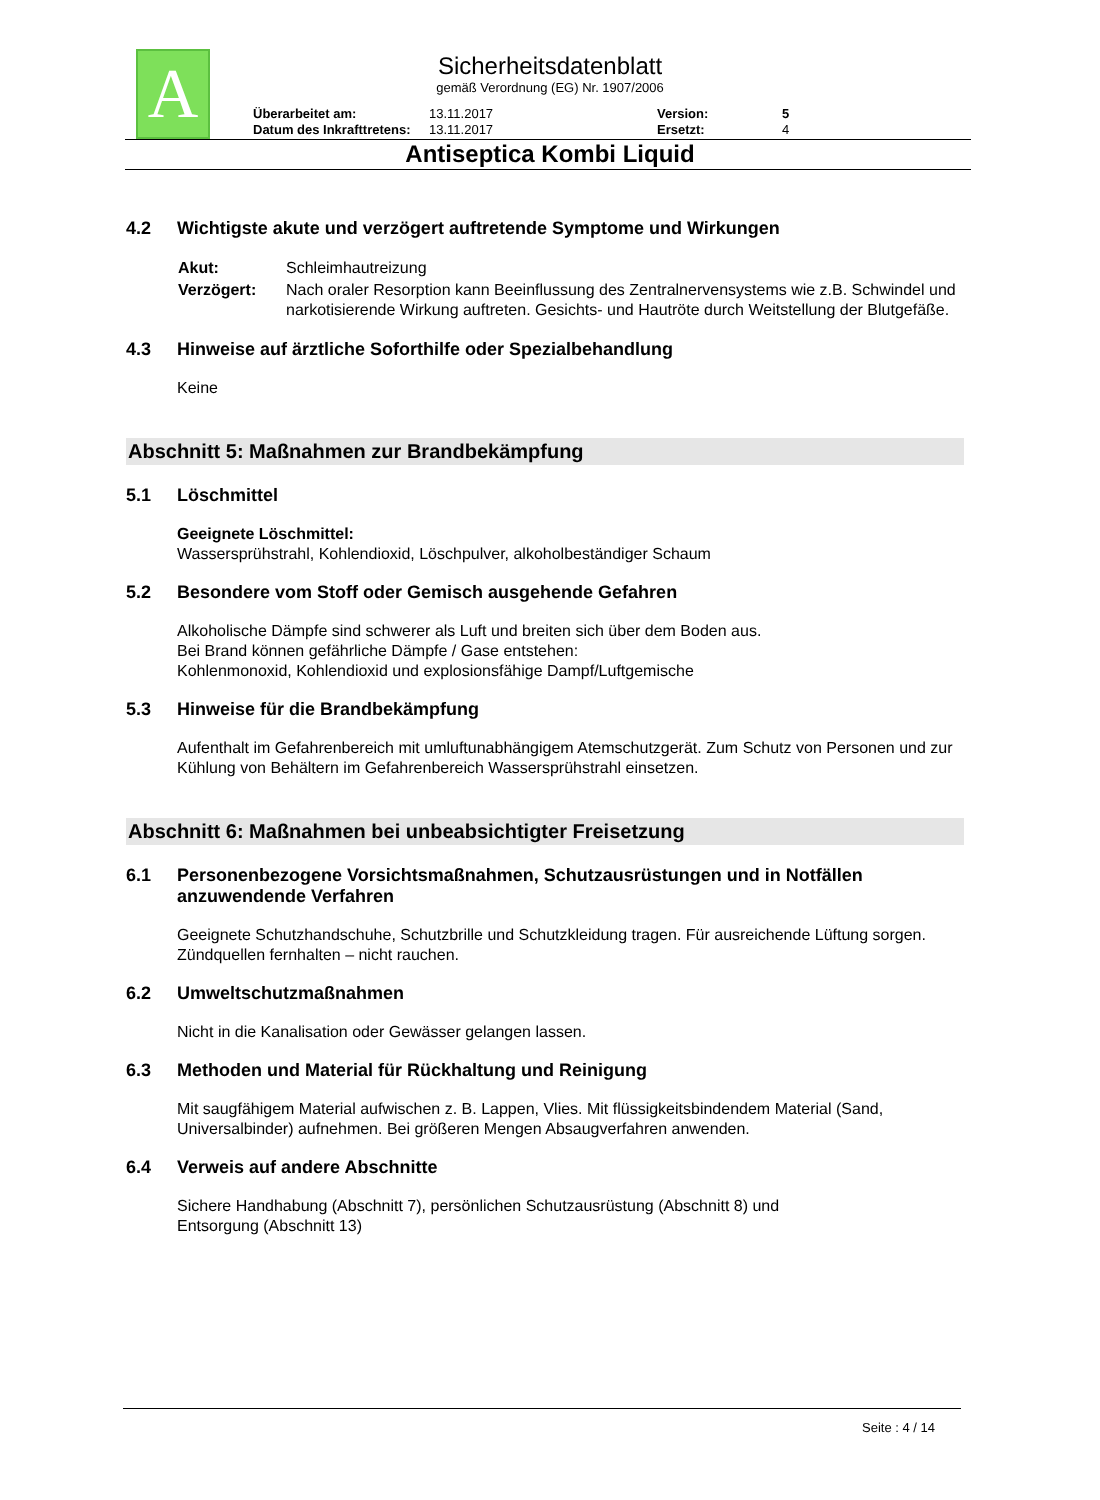A
Sicherheitsdatenblatt
gemäß Verordnung (EG) Nr. 1907/2006
| Überarbeitet am: | 13.11.2017 | Version: | 5 |
| Datum des Inkrafttretens: | 13.11.2017 | Ersetzt: | 4 |
Antiseptica Kombi Liquid
4.2 Wichtigste akute und verzögert auftretende Symptome und Wirkungen
| Akut: | Schleimhautreizung |
| Verzögert: | Nach oraler Resorption kann Beeinflussung des Zentralnervensystems wie z.B. Schwindel und narkotisierende Wirkung auftreten. Gesichts- und Hautröte durch Weitstellung der Blutgefäße. |
4.3 Hinweise auf ärztliche Soforthilfe oder Spezialbehandlung
Keine
Abschnitt 5: Maßnahmen zur Brandbekämpfung
5.1 Löschmittel
Geeignete Löschmittel:
Wassersprühstrahl, Kohlendioxid, Löschpulver, alkoholbeständiger Schaum
5.2 Besondere vom Stoff oder Gemisch ausgehende Gefahren
Alkoholische Dämpfe sind schwerer als Luft und breiten sich über dem Boden aus.
Bei Brand können gefährliche Dämpfe / Gase entstehen:
Kohlenmonoxid, Kohlendioxid und explosionsfähige Dampf/Luftgemische
5.3 Hinweise für die Brandbekämpfung
Aufenthalt im Gefahrenbereich mit umluftunabhängigem Atemschutzgerät. Zum Schutz von Personen und zur Kühlung von Behältern im Gefahrenbereich Wassersprühstrahl einsetzen.
Abschnitt 6: Maßnahmen bei unbeabsichtigter Freisetzung
6.1 Personenbezogene Vorsichtsmaßnahmen, Schutzausrüstungen und in Notfällen anzuwendende Verfahren
Geeignete Schutzhandschuhe, Schutzbrille und Schutzkleidung tragen. Für ausreichende Lüftung sorgen. Zündquellen fernhalten – nicht rauchen.
6.2 Umweltschutzmaßnahmen
Nicht in die Kanalisation oder Gewässer gelangen lassen.
6.3 Methoden und Material für Rückhaltung und Reinigung
Mit saugfähigem Material aufwischen z. B. Lappen, Vlies. Mit flüssigkeitsbindendem Material (Sand, Universalbinder) aufnehmen. Bei größeren Mengen Absaugverfahren anwenden.
6.4 Verweis auf andere Abschnitte
Sichere Handhabung (Abschnitt 7), persönlichen Schutzausrüstung (Abschnitt 8) und
Entsorgung (Abschnitt 13)
Seite : 4 / 14